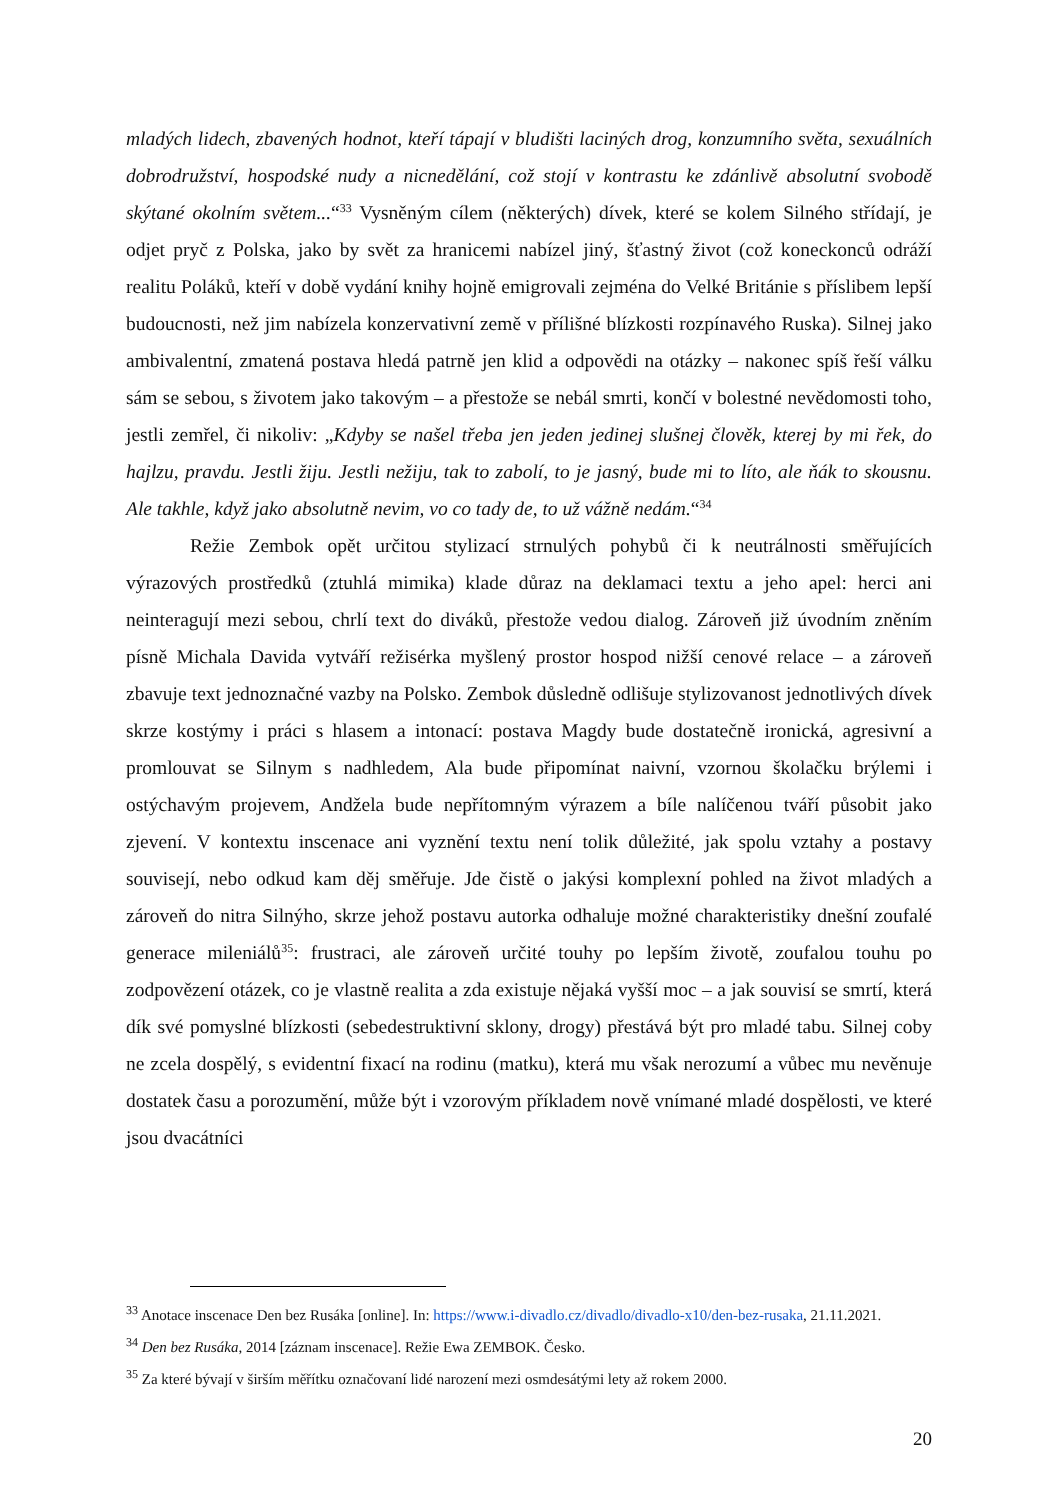mladých lidech, zbavených hodnot, kteří tápají v bludišti laciných drog, konzumního světa, sexuálních dobrodružství, hospodské nudy a nicnedělání, což stojí v kontrastu ke zdánlivě absolutní svobodě skýtané okolním světem...“<sup>33</sup> Vysněným cílem (některých) dívek, které se kolem Silného střídají, je odjet pryč z Polska, jako by svět za hranicemi nabízel jiný, šťastný život (což koneckonců odráží realitu Poláků, kteří v době vydání knihy hojně emigrovali zejména do Velké Británie s příslibem lepší budoucnosti, než jim nabízela konzervativní země v přílišné blízkosti rozpínavého Ruska). Silnej jako ambivalentní, zmatená postava hledá patrně jen klid a odpovědi na otázky – nakonec spíš řeší válku sám se sebou, s životem jako takovým – a přestože se nebál smrti, končí v bolestné nevědomosti toho, jestli zemřel, či nikoliv: „Kdyby se našel třeba jen jeden jedinej slušnej člověk, kterej by mi řek, do hajlzu, pravdu. Jestli žiju. Jestli nežiju, tak to zabolí, to je jasný, bude mi to líto, ale ňák to skousnu. Ale takhle, když jako absolutně nevim, vo co tady de, to už vážně nedám.“<sup>34</sup>
Režie Zembok opět určitou stylizací strnulých pohybů či k neutrálnosti směřujících výrazových prostředků (ztuhlá mimika) klade důraz na deklamaci textu a jeho apel: herci ani neinteragují mezi sebou, chrlí text do diváků, přestože vedou dialog. Zároveň již úvodním zněním písně Michala Davida vytváří režisérka myšlený prostor hospod nižší cenové relace – a zároveň zbavuje text jednoznačné vazby na Polsko. Zembok důsledně odlišuje stylizovanost jednotlivých dívek skrze kostýmy i práci s hlasem a intonací: postava Magdy bude dostatečně ironická, agresivní a promlouvat se Silnym s nadhledem, Ala bude připomínat naivní, vzornou školačku brýlemi i ostýchavým projevem, Andžela bude nepřítomným výrazem a bíle nalíčenou tváří působit jako zjevení. V kontextu inscenace ani vyznění textu není tolik důležité, jak spolu vztahy a postavy souvisejí, nebo odkud kam děj směřuje. Jde čistě o jakýsi komplexní pohled na život mladých a zároveň do nitra Silnýho, skrze jehož postavu autorka odhaluje možné charakteristiky dnešní zoufalé generace mileniálů<sup>35</sup>: frustraci, ale zároveň určité touhy po lepším životě, zoufalou touhu po zodpovězení otázek, co je vlastně realita a zda existuje nějaká vyšší moc – a jak souvisí se smrtí, která dík své pomyslné blízkosti (sebedestruktivní sklony, drogy) přestává být pro mladé tabu. Silnej coby ne zcela dospělý, s evidentní fixací na rodinu (matku), která mu však nerozumí a vůbec mu nevěnuje dostatek času a porozumění, může být i vzorovým příkladem nově vnímané mladé dospělosti, ve které jsou dvacátníci
<sup>33</sup> Anotace inscenace Den bez Rusáka [online]. In: https://www.i-divadlo.cz/divadlo/divadlo-x10/den-bez-rusaka, 21.11.2021.
<sup>34</sup> Den bez Rusáka, 2014 [záznam inscenace]. Režie Ewa ZEMBOK. Česko.
<sup>35</sup> Za které bývají v širším měřítku označovaní lidé narození mezi osmdesátými lety až rokem 2000.
20